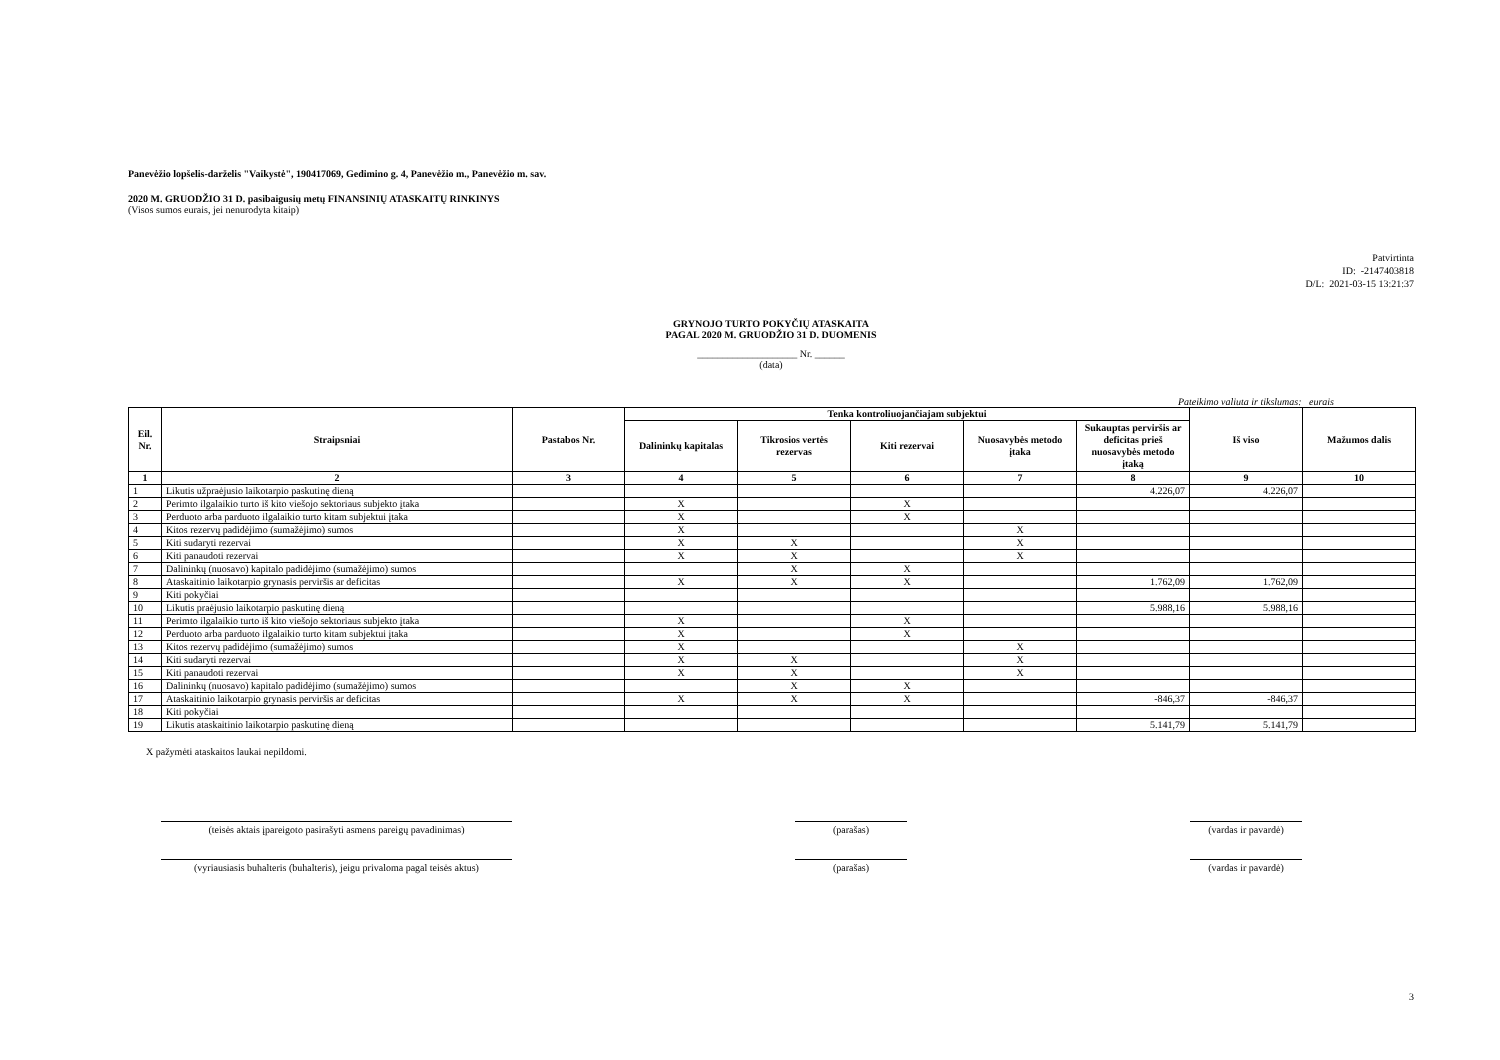Panevėžio lopšelis-darželis "Vaikystė", 190417069, Gedimino g. 4, Panevėžio m., Panevėžio m. sav.
2020 M. GRUODŽIO 31 D. pasibaigusių metų FINANSINIŲ ATASKAITŲ RINKINYS
(Visos sumos eurais, jei nenurodyta kitaip)
Patvirtinta
ID: -2147403818
D/L: 2021-03-15 13:21:37
GRYNOJO TURTO POKYČIŲ ATASKAITA
PAGAL 2020 M. GRUODŽIO 31 D. DUOMENIS
____________________ Nr. ______
(data)
Pateikimo valiuta ir tikslumas: eurais
| Eil. Nr. | Straipsniai | Pastabos Nr. | Tenka kontroliuojančiajam subjektui | | | | | Iš viso | Mažumos dalis |
| --- | --- | --- | --- | --- | --- | --- | --- | --- | --- |
| | | | Dalininkų kapitalas | Tikrosios vertės rezervas | Kiti rezervai | Nuosavybės metodo įtaka | Sukauptas perviršis ar deficitas prieš nuosavybės metodo įtaką | | |
| 1 | 2 | 3 | 4 | 5 | 6 | 7 | 8 | 9 | 10 |
| 1 | Likutis užpraėjusio laikotarpio paskutinę dieną | | | | | | 4.226,07 | 4.226,07 | |
| 2 | Perimto ilgalaikio turto iš kito viešojo sektoriaus subjekto įtaka | | X | | X | | | | |
| 3 | Perduoto arba parduoto ilgalaikio turto kitam subjektui įtaka | | X | | X | | | | |
| 4 | Kitos rezervų padidėjimo (sumažėjimo) sumos | | X | | | X | | | |
| 5 | Kiti sudaryti rezervai | | X | X | | X | | | |
| 6 | Kiti panaudoti rezervai | | X | X | | X | | | |
| 7 | Dalininkų (nuosavo) kapitalo padidėjimo (sumažėjimo) sumos | | | X | X | | | | |
| 8 | Ataskaitinio laikotarpio grynasis perviršis ar deficitas | | X | X | X | | 1.762,09 | 1.762,09 | |
| 9 | Kiti pokyčiai | | | | | | | | |
| 10 | Likutis praėjusio laikotarpio paskutinę dieną | | | | | | 5.988,16 | 5.988,16 | |
| 11 | Perimto ilgalaikio turto iš kito viešojo sektoriaus subjekto įtaka | | X | | X | | | | |
| 12 | Perduoto arba parduoto ilgalaikio turto kitam subjektui įtaka | | X | | X | | | | |
| 13 | Kitos rezervų padidėjimo (sumažėjimo) sumos | | X | | | X | | | |
| 14 | Kiti sudaryti rezervai | | X | X | | X | | | |
| 15 | Kiti panaudoti rezervai | | X | X | | X | | | |
| 16 | Dalininkų (nuosavo) kapitalo padidėjimo (sumažėjimo) sumos | | | X | X | | | | |
| 17 | Ataskaitinio laikotarpio grynasis perviršis ar deficitas | | X | X | X | | -846,37 | -846,37 | |
| 18 | Kiti pokyčiai | | | | | | | | |
| 19 | Likutis ataskaitinio laikotarpio paskutinę dieną | | | | | | 5.141,79 | 5.141,79 | |
X pažymėti ataskaitos laukai nepildomi.
(teisės aktais įpareigoto pasirašyti asmens pareigų pavadinimas)
(parašas) (vardas ir pavardė)
(vyriausiasis buhalteris (buhalteris), jeigu privaloma pagal teisės aktus)
(parašas) (vardas ir pavardė)
3